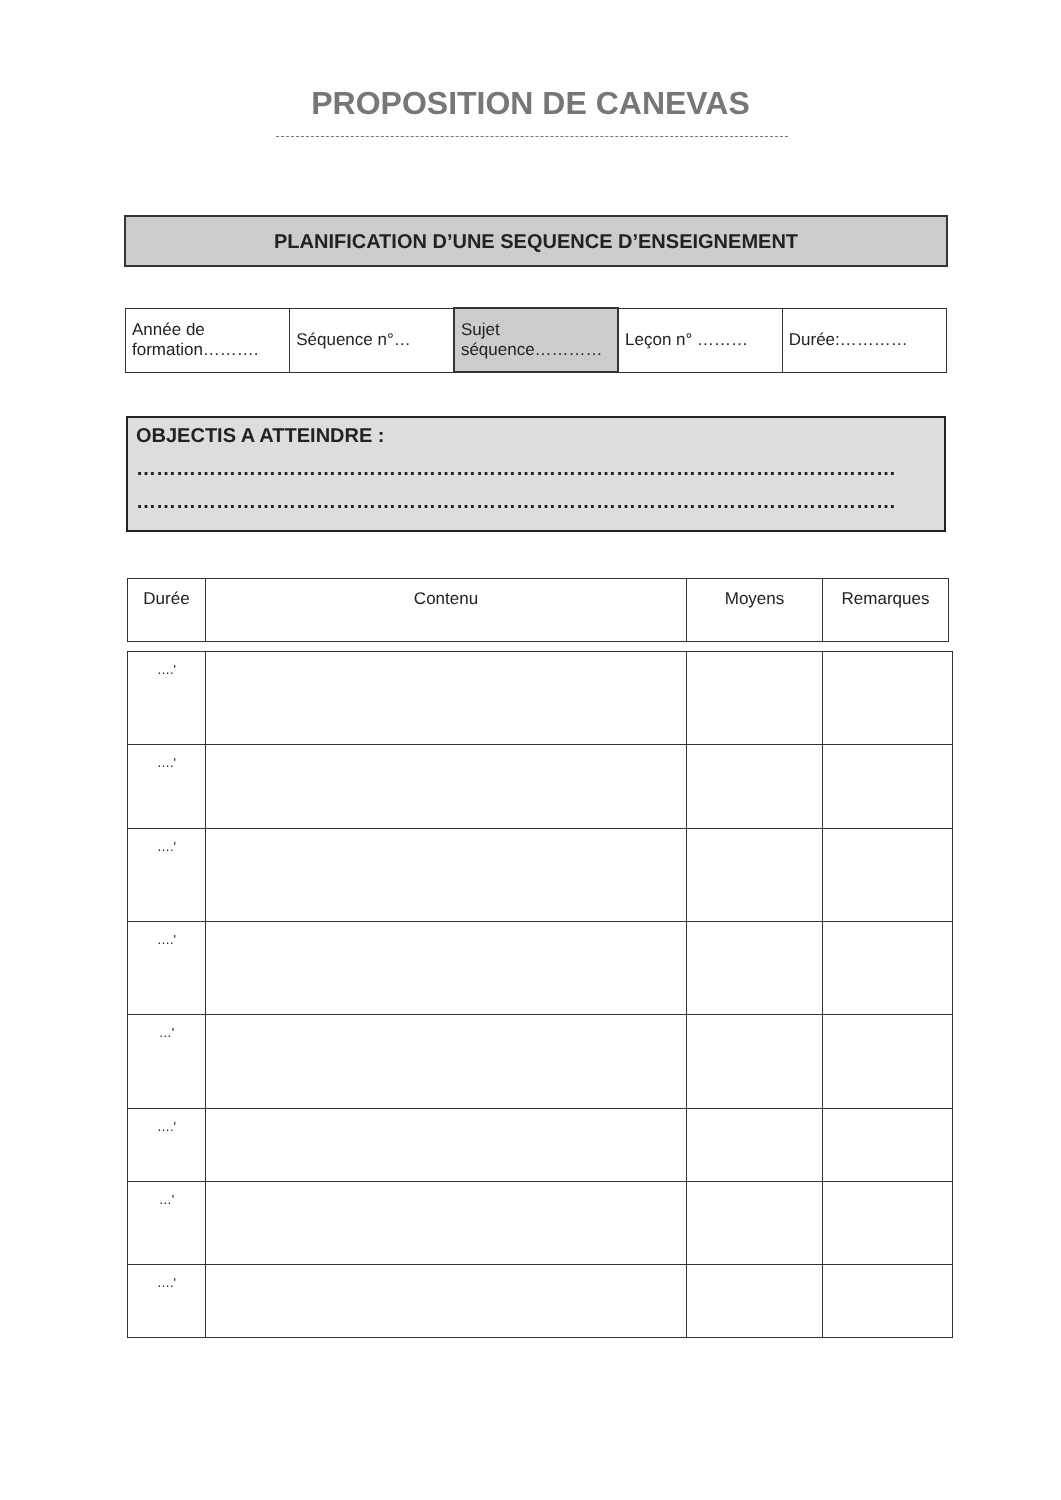PROPOSITION DE CANEVAS
PLANIFICATION D’UNE SEQUENCE D’ENSEIGNEMENT
| Année de formation………. | Séquence n°… | Sujet séquence………… | Leçon n° ……… | Durée:………… |
OBJECTIS A ATTEINDRE :
……………………………………………………………………………………………………
……………………………………………………………………………………………………
| Durée | Contenu | Moyens | Remarques |
| --- | --- | --- | --- |
| ….' | | | |
| ….' | | | |
| ….' | | | |
| ….' | | | |
| …' | | | |
| ….' | | | |
| …' | | | |
| ….' | | | |